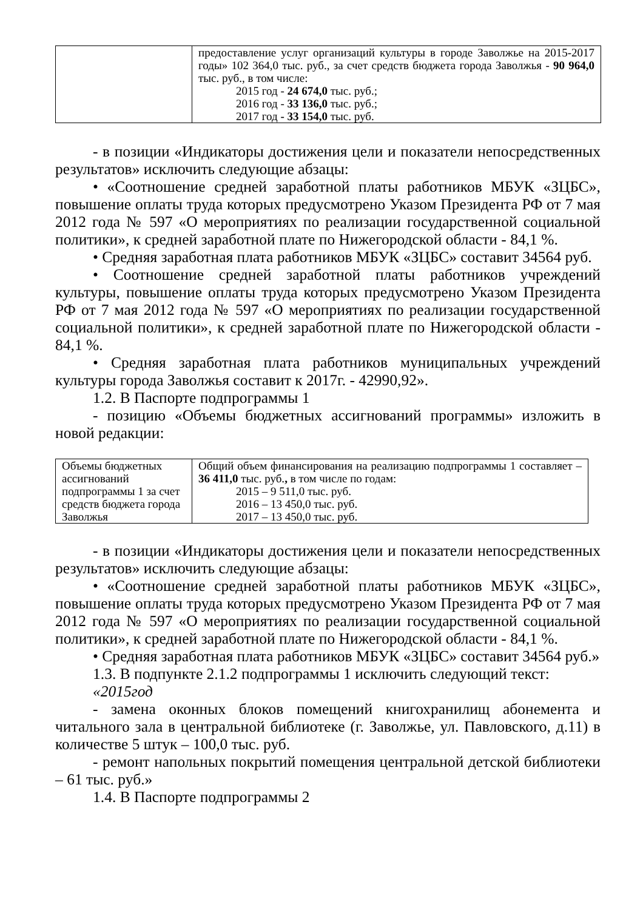| | предоставление услуг организаций культуры в городе Заволжье на 2015-2017 годы» 102 364,0 тыс. руб., за счет средств бюджета города Заволжья - 90 964,0 тыс. руб., в том числе: 2015 год - 24 674,0 тыс. руб.; 2016 год - 33 136,0 тыс. руб.; 2017 год - 33 154,0 тыс. руб. |
- в позиции «Индикаторы достижения цели и показатели непосредственных результатов» исключить следующие абзацы:
• «Соотношение средней заработной платы работников МБУК «ЗЦБС», повышение оплаты труда которых предусмотрено Указом Президента РФ от 7 мая 2012 года № 597 «О мероприятиях по реализации государственной социальной политики», к средней заработной плате по Нижегородской области - 84,1 %.
• Средняя заработная плата работников МБУК «ЗЦБС» составит 34564 руб.
• Соотношение средней заработной платы работников учреждений культуры, повышение оплаты труда которых предусмотрено Указом Президента РФ от 7 мая 2012 года № 597 «О мероприятиях по реализации государственной социальной политики», к средней заработной плате по Нижегородской области - 84,1 %.
• Средняя заработная плата работников муниципальных учреждений культуры города Заволжья составит к 2017г. - 42990,92».
1.2. В Паспорте подпрограммы 1
- позицию «Объемы бюджетных ассигнований программы» изложить в новой редакции:
| Объемы бюджетных ассигнований подпрограммы 1 за счет средств бюджета города Заволжья | Общий объем финансирования на реализацию подпрограммы 1 составляет – 36 411,0 тыс. руб. , в том числе по годам: 2015 – 9 511,0 тыс. руб. 2016 – 13 450,0 тыс. руб. 2017 – 13 450,0 тыс. руб. |
- в позиции «Индикаторы достижения цели и показатели непосредственных результатов» исключить следующие абзацы:
• «Соотношение средней заработной платы работников МБУК «ЗЦБС», повышение оплаты труда которых предусмотрено Указом Президента РФ от 7 мая 2012 года № 597 «О мероприятиях по реализации государственной социальной политики», к средней заработной плате по Нижегородской области - 84,1 %.
• Средняя заработная плата работников МБУК «ЗЦБС» составит 34564 руб.»
1.3. В подпункте 2.1.2 подпрограммы 1 исключить следующий текст:
«2015год
- замена оконных блоков помещений книгохранилищ абонемента и читального зала в центральной библиотеке (г. Заволжье, ул. Павловского, д.11) в количестве 5 штук – 100,0 тыс. руб.
- ремонт напольных покрытий помещения центральной детской библиотеки – 61 тыс. руб.»
1.4. В Паспорте подпрограммы 2